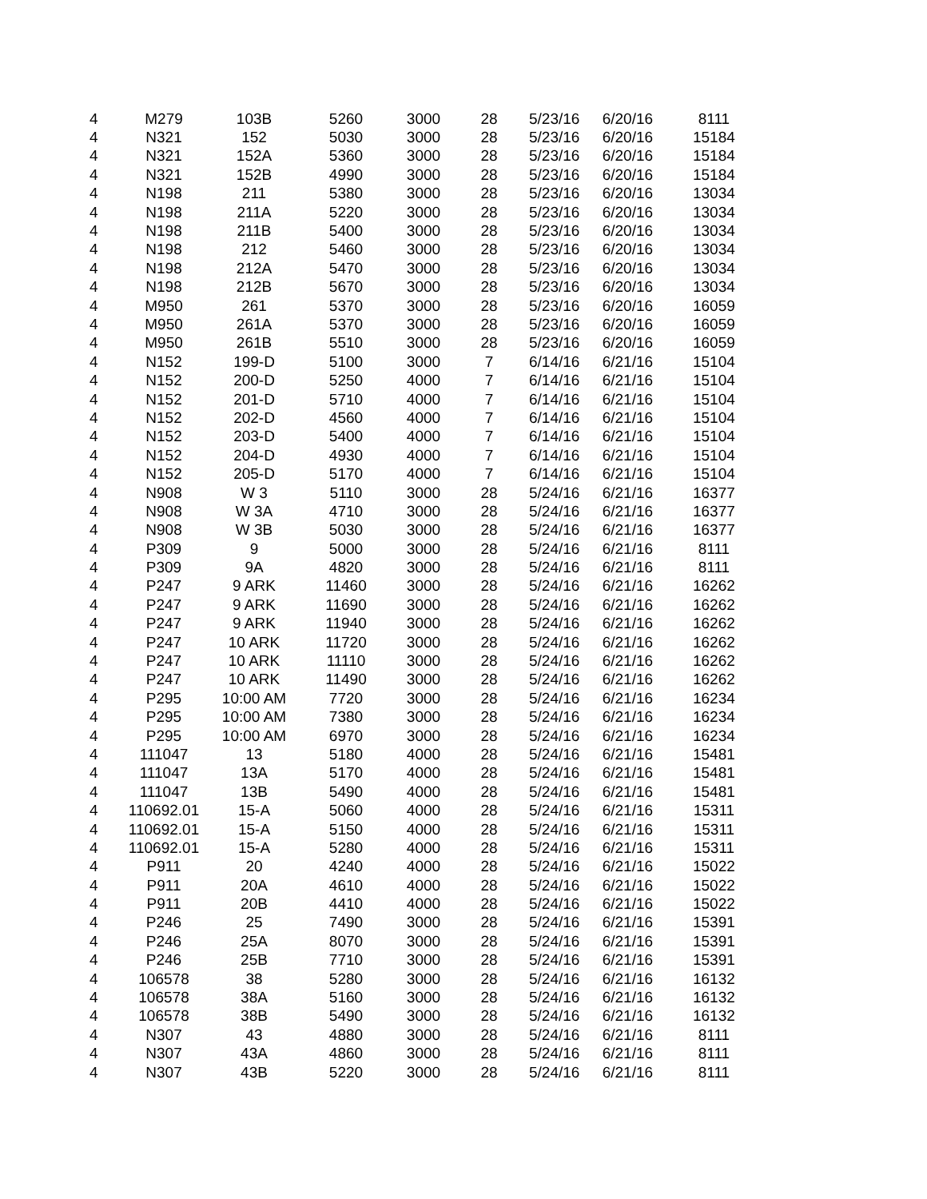| 4 | M279 | 103B | 5260 | 3000 | 28 | 5/23/16 | 6/20/16 | 8111 |
| 4 | N321 | 152 | 5030 | 3000 | 28 | 5/23/16 | 6/20/16 | 15184 |
| 4 | N321 | 152A | 5360 | 3000 | 28 | 5/23/16 | 6/20/16 | 15184 |
| 4 | N321 | 152B | 4990 | 3000 | 28 | 5/23/16 | 6/20/16 | 15184 |
| 4 | N198 | 211 | 5380 | 3000 | 28 | 5/23/16 | 6/20/16 | 13034 |
| 4 | N198 | 211A | 5220 | 3000 | 28 | 5/23/16 | 6/20/16 | 13034 |
| 4 | N198 | 211B | 5400 | 3000 | 28 | 5/23/16 | 6/20/16 | 13034 |
| 4 | N198 | 212 | 5460 | 3000 | 28 | 5/23/16 | 6/20/16 | 13034 |
| 4 | N198 | 212A | 5470 | 3000 | 28 | 5/23/16 | 6/20/16 | 13034 |
| 4 | N198 | 212B | 5670 | 3000 | 28 | 5/23/16 | 6/20/16 | 13034 |
| 4 | M950 | 261 | 5370 | 3000 | 28 | 5/23/16 | 6/20/16 | 16059 |
| 4 | M950 | 261A | 5370 | 3000 | 28 | 5/23/16 | 6/20/16 | 16059 |
| 4 | M950 | 261B | 5510 | 3000 | 28 | 5/23/16 | 6/20/16 | 16059 |
| 4 | N152 | 199-D | 5100 | 3000 | 7 | 6/14/16 | 6/21/16 | 15104 |
| 4 | N152 | 200-D | 5250 | 4000 | 7 | 6/14/16 | 6/21/16 | 15104 |
| 4 | N152 | 201-D | 5710 | 4000 | 7 | 6/14/16 | 6/21/16 | 15104 |
| 4 | N152 | 202-D | 4560 | 4000 | 7 | 6/14/16 | 6/21/16 | 15104 |
| 4 | N152 | 203-D | 5400 | 4000 | 7 | 6/14/16 | 6/21/16 | 15104 |
| 4 | N152 | 204-D | 4930 | 4000 | 7 | 6/14/16 | 6/21/16 | 15104 |
| 4 | N152 | 205-D | 5170 | 4000 | 7 | 6/14/16 | 6/21/16 | 15104 |
| 4 | N908 | W 3 | 5110 | 3000 | 28 | 5/24/16 | 6/21/16 | 16377 |
| 4 | N908 | W 3A | 4710 | 3000 | 28 | 5/24/16 | 6/21/16 | 16377 |
| 4 | N908 | W 3B | 5030 | 3000 | 28 | 5/24/16 | 6/21/16 | 16377 |
| 4 | P309 | 9 | 5000 | 3000 | 28 | 5/24/16 | 6/21/16 | 8111 |
| 4 | P309 | 9A | 4820 | 3000 | 28 | 5/24/16 | 6/21/16 | 8111 |
| 4 | P247 | 9 ARK | 11460 | 3000 | 28 | 5/24/16 | 6/21/16 | 16262 |
| 4 | P247 | 9 ARK | 11690 | 3000 | 28 | 5/24/16 | 6/21/16 | 16262 |
| 4 | P247 | 9 ARK | 11940 | 3000 | 28 | 5/24/16 | 6/21/16 | 16262 |
| 4 | P247 | 10 ARK | 11720 | 3000 | 28 | 5/24/16 | 6/21/16 | 16262 |
| 4 | P247 | 10 ARK | 11110 | 3000 | 28 | 5/24/16 | 6/21/16 | 16262 |
| 4 | P247 | 10 ARK | 11490 | 3000 | 28 | 5/24/16 | 6/21/16 | 16262 |
| 4 | P295 | 10:00 AM | 7720 | 3000 | 28 | 5/24/16 | 6/21/16 | 16234 |
| 4 | P295 | 10:00 AM | 7380 | 3000 | 28 | 5/24/16 | 6/21/16 | 16234 |
| 4 | P295 | 10:00 AM | 6970 | 3000 | 28 | 5/24/16 | 6/21/16 | 16234 |
| 4 | 111047 | 13 | 5180 | 4000 | 28 | 5/24/16 | 6/21/16 | 15481 |
| 4 | 111047 | 13A | 5170 | 4000 | 28 | 5/24/16 | 6/21/16 | 15481 |
| 4 | 111047 | 13B | 5490 | 4000 | 28 | 5/24/16 | 6/21/16 | 15481 |
| 4 | 110692.01 | 15-A | 5060 | 4000 | 28 | 5/24/16 | 6/21/16 | 15311 |
| 4 | 110692.01 | 15-A | 5150 | 4000 | 28 | 5/24/16 | 6/21/16 | 15311 |
| 4 | 110692.01 | 15-A | 5280 | 4000 | 28 | 5/24/16 | 6/21/16 | 15311 |
| 4 | P911 | 20 | 4240 | 4000 | 28 | 5/24/16 | 6/21/16 | 15022 |
| 4 | P911 | 20A | 4610 | 4000 | 28 | 5/24/16 | 6/21/16 | 15022 |
| 4 | P911 | 20B | 4410 | 4000 | 28 | 5/24/16 | 6/21/16 | 15022 |
| 4 | P246 | 25 | 7490 | 3000 | 28 | 5/24/16 | 6/21/16 | 15391 |
| 4 | P246 | 25A | 8070 | 3000 | 28 | 5/24/16 | 6/21/16 | 15391 |
| 4 | P246 | 25B | 7710 | 3000 | 28 | 5/24/16 | 6/21/16 | 15391 |
| 4 | 106578 | 38 | 5280 | 3000 | 28 | 5/24/16 | 6/21/16 | 16132 |
| 4 | 106578 | 38A | 5160 | 3000 | 28 | 5/24/16 | 6/21/16 | 16132 |
| 4 | 106578 | 38B | 5490 | 3000 | 28 | 5/24/16 | 6/21/16 | 16132 |
| 4 | N307 | 43 | 4880 | 3000 | 28 | 5/24/16 | 6/21/16 | 8111 |
| 4 | N307 | 43A | 4860 | 3000 | 28 | 5/24/16 | 6/21/16 | 8111 |
| 4 | N307 | 43B | 5220 | 3000 | 28 | 5/24/16 | 6/21/16 | 8111 |